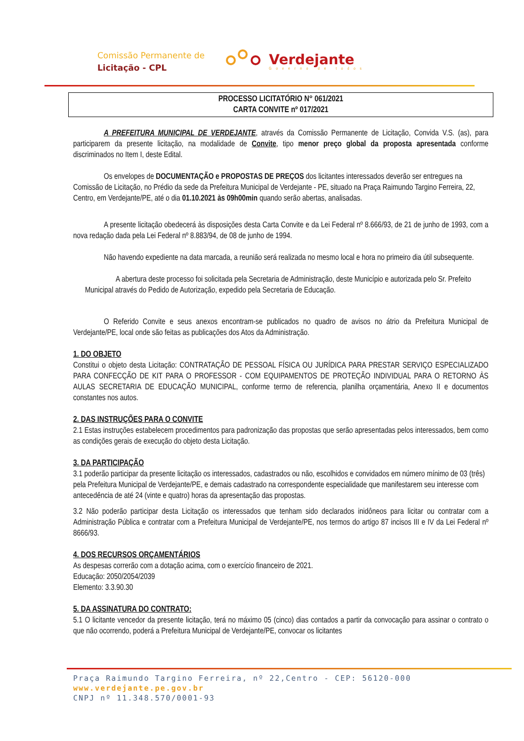Comissão Permanente de
Licitação - CPL
Verdejante
Governo de todos
PROCESSO LICITATÓRIO N° 061/2021
CARTA CONVITE nº 017/2021
A PREFEITURA MUNICIPAL DE VERDEJANTE, através da Comissão Permanente de Licitação, Convida V.S. (as), para participarem da presente licitação, na modalidade de Convite, tipo menor preço global da proposta apresentada conforme discriminados no Item I, deste Edital.
Os envelopes de DOCUMENTAÇÃO e PROPOSTAS DE PREÇOS dos licitantes interessados deverão ser entregues na Comissão de Licitação, no Prédio da sede da Prefeitura Municipal de Verdejante - PE, situado na Praça Raimundo Targino Ferreira, 22, Centro, em Verdejante/PE, até o dia 01.10.2021 às 09h00min quando serão abertas, analisadas.
A presente licitação obedecerá às disposições desta Carta Convite e da Lei Federal nº 8.666/93, de 21 de junho de 1993, com a nova redação dada pela Lei Federal nº 8.883/94, de 08 de junho de 1994.
Não havendo expediente na data marcada, a reunião será realizada no mesmo local e hora no primeiro dia útil subsequente.
A abertura deste processo foi solicitada pela Secretaria de Administração, deste Município e autorizada pelo Sr. Prefeito Municipal através do Pedido de Autorização, expedido pela Secretaria de Educação.
O Referido Convite e seus anexos encontram-se publicados no quadro de avisos no átrio da Prefeitura Municipal de Verdejante/PE, local onde são feitas as publicações dos Atos da Administração.
1. DO OBJETO
Constitui o objeto desta Licitação: CONTRATAÇÃO DE PESSOAL FÍSICA OU JURÍDICA PARA PRESTAR SERVIÇO ESPECIALIZADO PARA CONFECÇÃO DE KIT PARA O PROFESSOR - COM EQUIPAMENTOS DE PROTEÇÃO INDIVIDUAL PARA O RETORNO ÀS AULAS SECRETARIA DE EDUCAÇÃO MUNICIPAL, conforme termo de referencia, planilha orçamentária, Anexo II e documentos constantes nos autos.
2. DAS INSTRUÇÕES PARA O CONVITE
2.1 Estas instruções estabelecem procedimentos para padronização das propostas que serão apresentadas pelos interessados, bem como as condições gerais de execução do objeto desta Licitação.
3. DA PARTICIPAÇÃO
3.1 poderão participar da presente licitação os interessados, cadastrados ou não, escolhidos e convidados em número mínimo de 03 (três) pela Prefeitura Municipal de Verdejante/PE, e demais cadastrado na correspondente especialidade que manifestarem seu interesse com antecedência de até 24 (vinte e quatro) horas da apresentação das propostas.
3.2 Não poderão participar desta Licitação os interessados que tenham sido declarados inidôneos para licitar ou contratar com a Administração Pública e contratar com a Prefeitura Municipal de Verdejante/PE, nos termos do artigo 87 incisos III e IV da Lei Federal nº 8666/93.
4. DOS RECURSOS ORÇAMENTÁRIOS
As despesas correrão com a dotação acima, com o exercício financeiro de 2021.
Educação: 2050/2054/2039
Elemento: 3.3.90.30
5. DA ASSINATURA DO CONTRATO:
5.1 O licitante vencedor da presente licitação, terá no máximo 05 (cinco) dias contados a partir da convocação para assinar o contrato o que não ocorrendo, poderá a Prefeitura Municipal de Verdejante/PE, convocar os licitantes
Praça Raimundo Targino Ferreira, nº 22,Centro - CEP: 56120-000
www.verdejante.pe.gov.br
CNPJ nº 11.348.570/0001-93